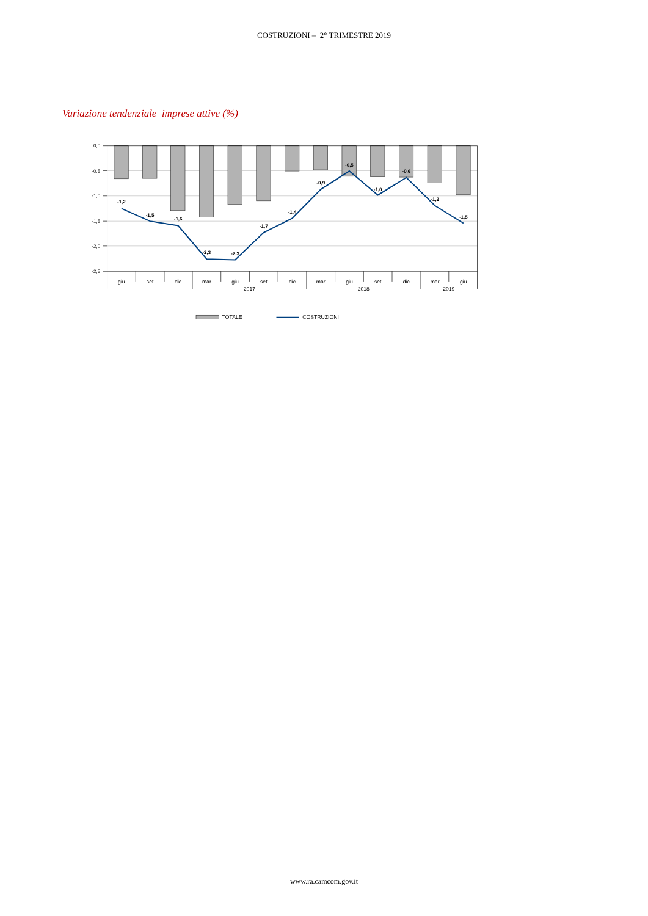COSTRUZIONI – 2° TRIMESTRE 2019
Variazione tendenziale imprese attive (%)
0,0
-0,5
-1,0
-1,5
-2,0
-2,5
giu
set
dic
mar
giu
set
dic
mar
giu
set
dic
mar
giu
2017
2018
2019
-1,2
-1,5
-1,6
-2,3
-2,3
-1,7
-1,4
-0,9
-0,5
-1,0
-0,6
-1,2
-1,5
TOTALE
COSTRUZIONI
www.ra.camcom.gov.it